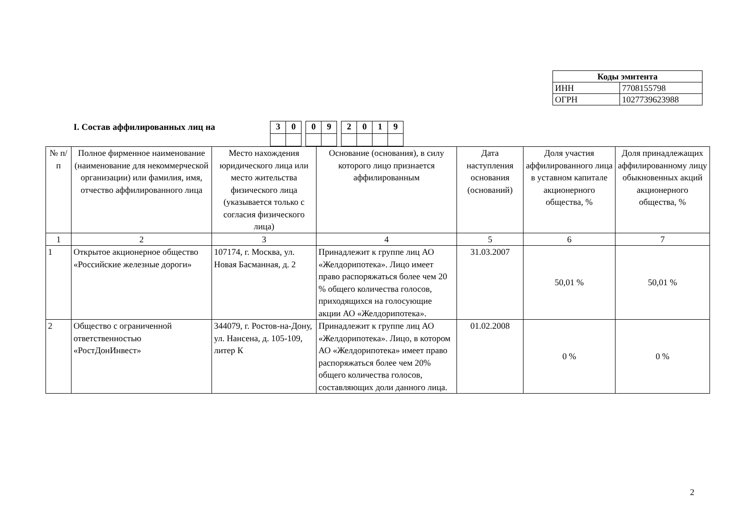| Коды эмитента | |
| ИНН | 7708155798 |
| ОГРН | 1027739623988 |
I. Состав аффилированных лиц на
| 3 | 0 | | 0 | 9 | | 2 | 0 | 1 | 9 |
| № п/п | Полное фирменное наименование (наименование для некоммерческой организации) или фамилия, имя, отчество аффилированного лица | Место нахождения юридического лица или место жительства физического лица (указывается только с согласия физического лица) | Основание (основания), в силу которого лицо признается аффилированным | Дата наступления основания (оснований) | Доля участия аффилированного лица в уставном капитале акционерного общества, % | Доля принадлежащих аффилированному лицу обыкновенных акций акционерного общества, % |
| --- | --- | --- | --- | --- | --- | --- |
| 1 | 2 | 3 | 4 | 5 | 6 | 7 |
| 1 | Открытое акционерное общество «Российские железные дороги» | 107174, г. Москва, ул. Новая Басманная, д. 2 | Принадлежит к группе лиц АО «Желдорипотека». Лицо имеет право распоряжаться более чем 20 % общего количества голосов, приходящихся на голосующие акции АО «Желдорипотека». | 31.03.2007 | 50,01 % | 50,01 % |
| 2 | Общество с ограниченной ответственностью «РостДонИнвест» | 344079, г. Ростов-на-Дону, ул. Нансена, д. 105-109, литер К | Принадлежит к группе лиц АО «Желдорипотека». Лицо, в котором АО «Желдорипотека» имеет право распоряжаться более чем 20% общего количества голосов, составляющих доли данного лица. | 01.02.2008 | 0 % | 0 % |
2